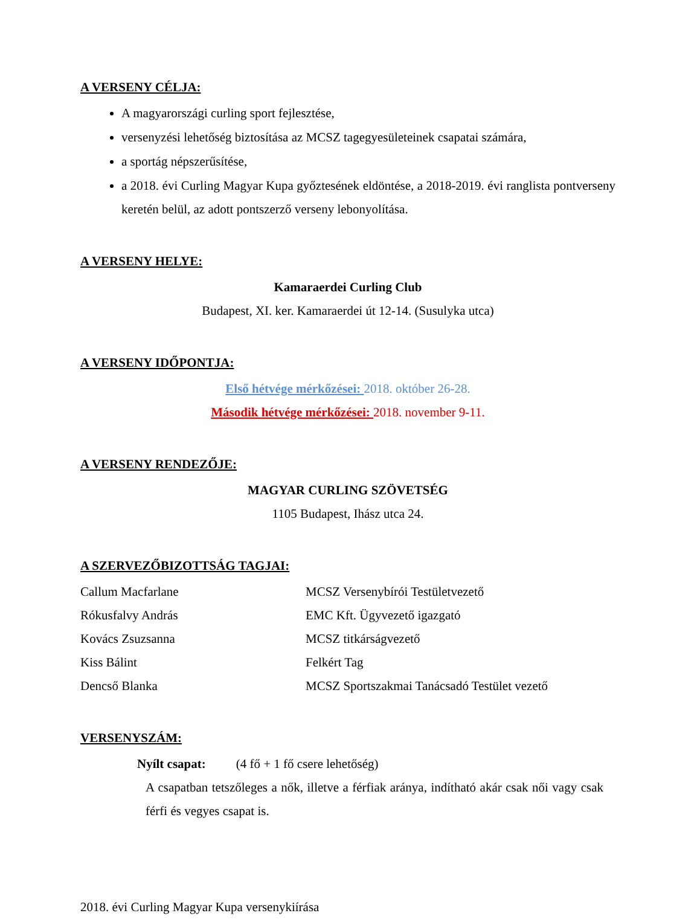A VERSENY CÉLJA:
A magyarországi curling sport fejlesztése,
versenyzési lehetőség biztosítása az MCSZ tagegyesületeinek csapatai számára,
a sportág népszerűsítése,
a 2018. évi Curling Magyar Kupa győztesének eldöntése, a 2018-2019. évi ranglista pontverseny keretén belül, az adott pontszerző verseny lebonyolítása.
A VERSENY HELYE:
Kamaraerdei Curling Club
Budapest, XI. ker. Kamaraerdei út 12-14. (Susulyka utca)
A VERSENY IDŐPONTJA:
Első hétvége mérkőzései: 2018. október 26-28.
Második hétvége mérkőzései: 2018. november 9-11.
A VERSENY RENDEZŐJE:
MAGYAR CURLING SZÖVETSÉG
1105 Budapest, Ihász utca 24.
A SZERVEZŐBIZOTTSÁG TAGJAI:
| Callum Macfarlane | MCSZ Versenybírói Testületvezető |
| Rókusfalvy András | EMC Kft. Ügyvezető igazgató |
| Kovács Zsuzsanna | MCSZ titkárságvezető |
| Kiss Bálint | Felkért Tag |
| Dencső Blanka | MCSZ Sportszakmai Tanácsadó Testület vezető |
VERSENYSZÁM:
Nyílt csapat: (4 fő + 1 fő csere lehetőség)
A csapatban tetszőleges a nők, illetve a férfiak aránya, indítható akár csak női vagy csak férfi és vegyes csapat is.
2018. évi Curling Magyar Kupa versenykiírása